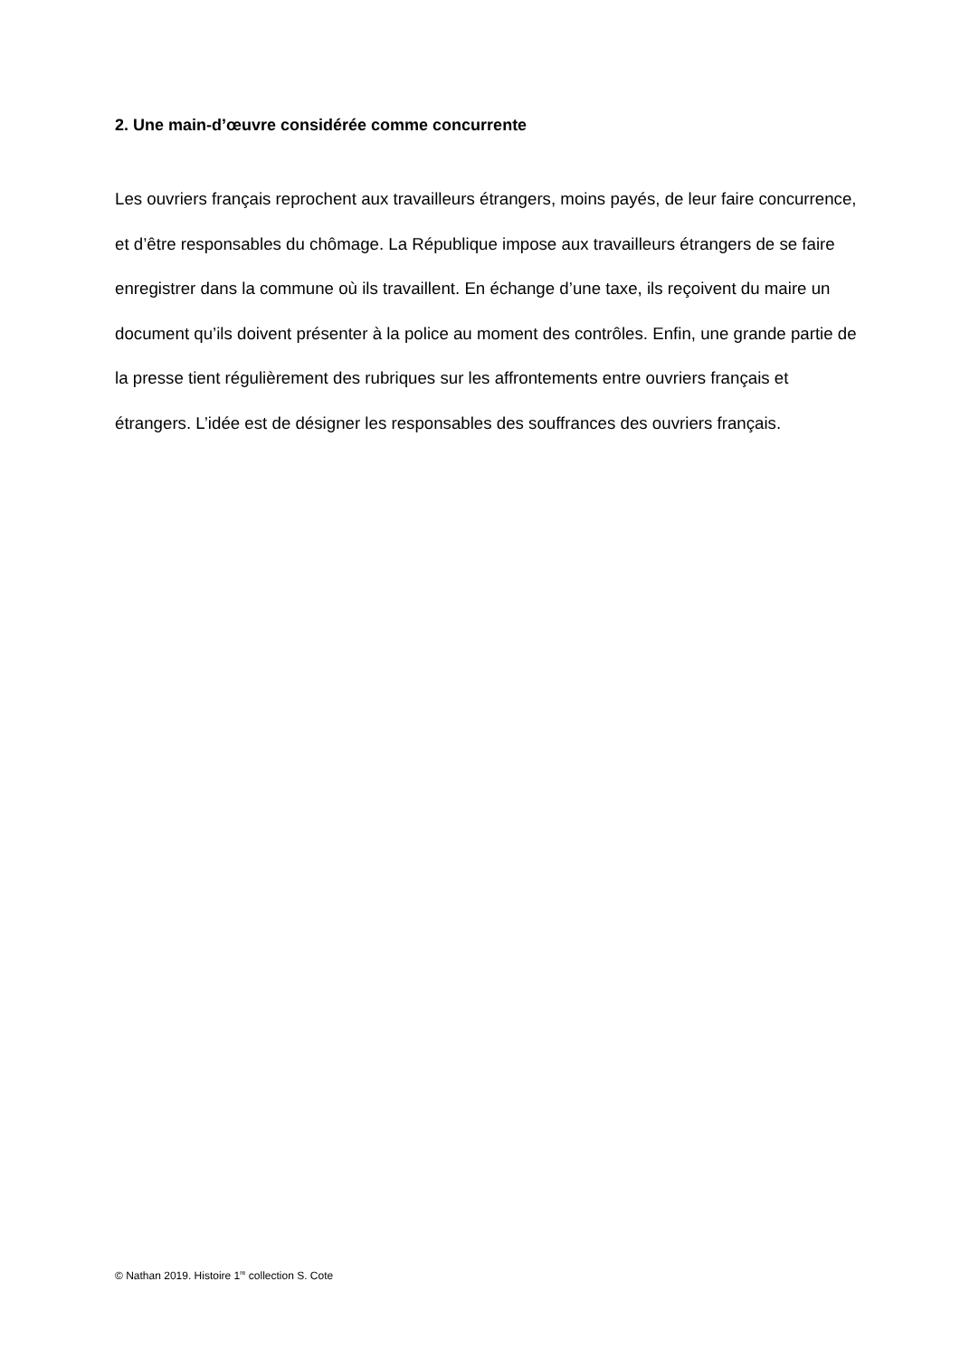2. Une main-d’œuvre considérée comme concurrente
Les ouvriers français reprochent aux travailleurs étrangers, moins payés, de leur faire concurrence, et d’être responsables du chômage. La République impose aux travailleurs étrangers de se faire enregistrer dans la commune où ils travaillent. En échange d’une taxe, ils reçoivent du maire un document qu’ils doivent présenter à la police au moment des contrôles. Enfin, une grande partie de la presse tient régulièrement des rubriques sur les affrontements entre ouvriers français et étrangers. L’idée est de désigner les responsables des souffrances des ouvriers français.
© Nathan 2019. Histoire 1<sup>re</sup> collection S. Cote